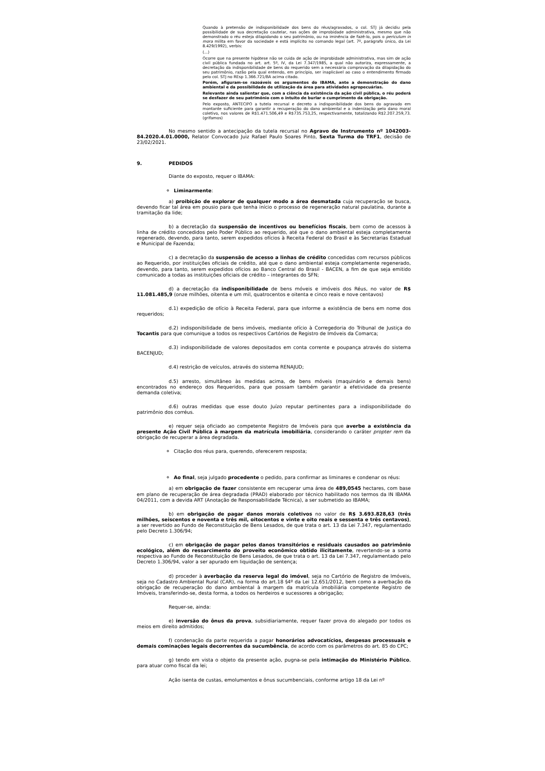Quando à pretensão de indisponibilidade dos bens do réus/agravados, o col. STJ já decidiu pela possibilidade de sua decretação cautelar, nas ações de improbidade administrativa, mesmo que não demonstrado o réu esteja dilapidando o seu patrimônio, ou na iminência de fazê-lo, pois o periculum in mora milita em favor da sociedade e está implícito no comando legal (art. 7º, parágrafo único, da Lei 8.429/1992), verbis:
(...)
Ocorre que na presente hipótese não se cuida de ação de improbidade administrativa, mas sim de ação civil pública fundada no art. art. 5º, IV, da Lei 7.347/1985, a qual não autoriza, expressamente, a decretação da indisponibilidade de bens do requerido sem a necessária comprovação da dilapidação do seu patrimônio, razão pela qual entendo, em princípio, ser inaplicável ao caso o entendimento firmado pelo col. STJ no REsp 1.366.721/BA acima citado.
Porém, afiguram-se razoáveis os argumentos do IBAMA, ante a demonstração do dano ambiental e da possibilidade de utilização da área para atividades agropecuárias.
Relevante ainda salientar que, com a ciência da existência da ação civil pública, o réu poderá se desfazer de seu patrimônio com o intuito de burlar o cumprimento da obrigação.
Pelo exposto, ANTECIPO a tutela recursal e decreto a indisponibilidade dos bens do agravado em montante suficiente para garantir a recuperação do dano ambiental e a indenização pelo dano moral coletivo, nos valores de R$1.471.506,49 e R$735.753,25, respectivamente, totalizando R$2.207.259,73. (grifamos)
No mesmo sentido a antecipação da tutela recursal no Agravo de Instrumento nº 1042003-84.2020.4.01.0000, Relator Convocado Juiz Rafael Paulo Soares Pinto, Sexta Turma do TRF1, decisão de 23/02/2021.
9. PEDIDOS
Diante do exposto, requer o IBAMA:
Liminarmente:
a) proibição de explorar de qualquer modo a área desmatada cuja recuperação se busca, devendo ficar tal área em pousio para que tenha início o processo de regeneração natural paulatina, durante a tramitação da lide;
b) a decretação da suspensão de incentivos ou benefícios fiscais, bem como de acessos à linha de crédito concedidos pelo Poder Público ao requerido, até que o dano ambiental esteja completamente regenerado, devendo, para tanto, serem expedidos ofícios à Receita Federal do Brasil e às Secretarias Estadual e Municipal de Fazenda;
c) a decretação da suspensão de acesso a linhas de crédito concedidas com recursos públicos ao Requerido, por instituições oficiais de crédito, até que o dano ambiental esteja completamente regenerado, devendo, para tanto, serem expedidos ofícios ao Banco Central do Brasil - BACEN, a fim de que seja emitido comunicado a todas as instituições oficiais de crédito – integrantes do SFN;
d) a decretação da indisponibilidade de bens móveis e imóveis dos Réus, no valor de R$ 11.081.485,9 (onze milhões, oitenta e um mil, quatrocentos e oitenta e cinco reais e nove centavos)
d.1) expedição de ofício à Receita Federal, para que informe a existência de bens em nome dos requeridos;
d.2) indisponibilidade de bens imóveis, mediante ofício à Corregedoria do Tribunal de Justiça do Tocantis para que comunique a todos os respectivos Cartórios de Registro de Imóveis da Comarca;
d.3) indisponibilidade de valores depositados em conta corrente e poupança através do sistema BACENJUD;
d.4) restrição de veículos, através do sistema RENAJUD;
d.5) arresto, simultâneo às medidas acima, de bens móveis (maquinário e demais bens) encontrados no endereço dos Requeridos, para que possam também garantir a efetividade da presente demanda coletiva;
d.6) outras medidas que esse douto Juízo reputar pertinentes para a indisponibilidade do patrimônio dos corréus.
e) requer seja oficiado ao competente Registro de Imóveis para que averbe a existência da presente Ação Civil Pública à margem da matrícula imobiliária, considerando o caráter propter rem da obrigação de recuperar a área degradada.
Citação dos réus para, querendo, oferecerem resposta;
Ao final, seja julgado procedente o pedido, para confirmar as liminares e condenar os réus:
a) em obrigação de fazer consistente em recuperar uma área de 489,0545 hectares, com base em plano de recuperação de área degradada (PRAD) elaborado por técnico habilitado nos termos da IN IBAMA 04/2011, com a devida ART (Anotação de Responsabilidade Técnica), a ser submetido ao IBAMA;
b) em obrigação de pagar danos morais coletivos no valor de R$ 3.693.828,63 (três milhões, seiscentos e noventa e três mil, oitocentos e vinte e oito reais e sessenta e três centavos), a ser revertido ao Fundo de Reconstituição de Bens Lesados, de que trata o art. 13 da Lei 7.347, regulamentado pelo Decreto 1.306/94;
c) em obrigação de pagar pelos danos transitórios e residuais causados ao patrimônio ecológico, além do ressarcimento do proveito econômico obtido ilicitamente, revertendo-se a soma respectiva ao Fundo de Reconstituição de Bens Lesados, de que trata o art. 13 da Lei 7.347, regulamentado pelo Decreto 1.306/94, valor a ser apurado em liquidação de sentença;
d) proceder à averbação da reserva legal do imóvel, seja no Cartório de Registro de Imóveis, seja no Cadastro Ambiental Rural (CAR), na forma do art.18 §4º da Lei 12.651/2012, bem como a averbação da obrigação de recuperação do dano ambiental à margem da matrícula imobiliária competente Registro de Imóveis, transferindo-se, desta forma, a todos os herdeiros e sucessores a obrigação;
Requer-se, ainda:
e) inversão do ônus da prova, subsidiariamente, requer fazer prova do alegado por todos os meios em direito admitidos;
f) condenação da parte requerida a pagar honorários advocatícios, despesas processuais e demais cominações legais decorrentes da sucumbência, de acordo com os parâmetros do art. 85 do CPC;
g) tendo em vista o objeto da presente ação, pugna-se pela intimação do Ministério Público, para atuar como fiscal da lei;
Ação isenta de custas, emolumentos e ônus sucumbenciais, conforme artigo 18 da Lei nº